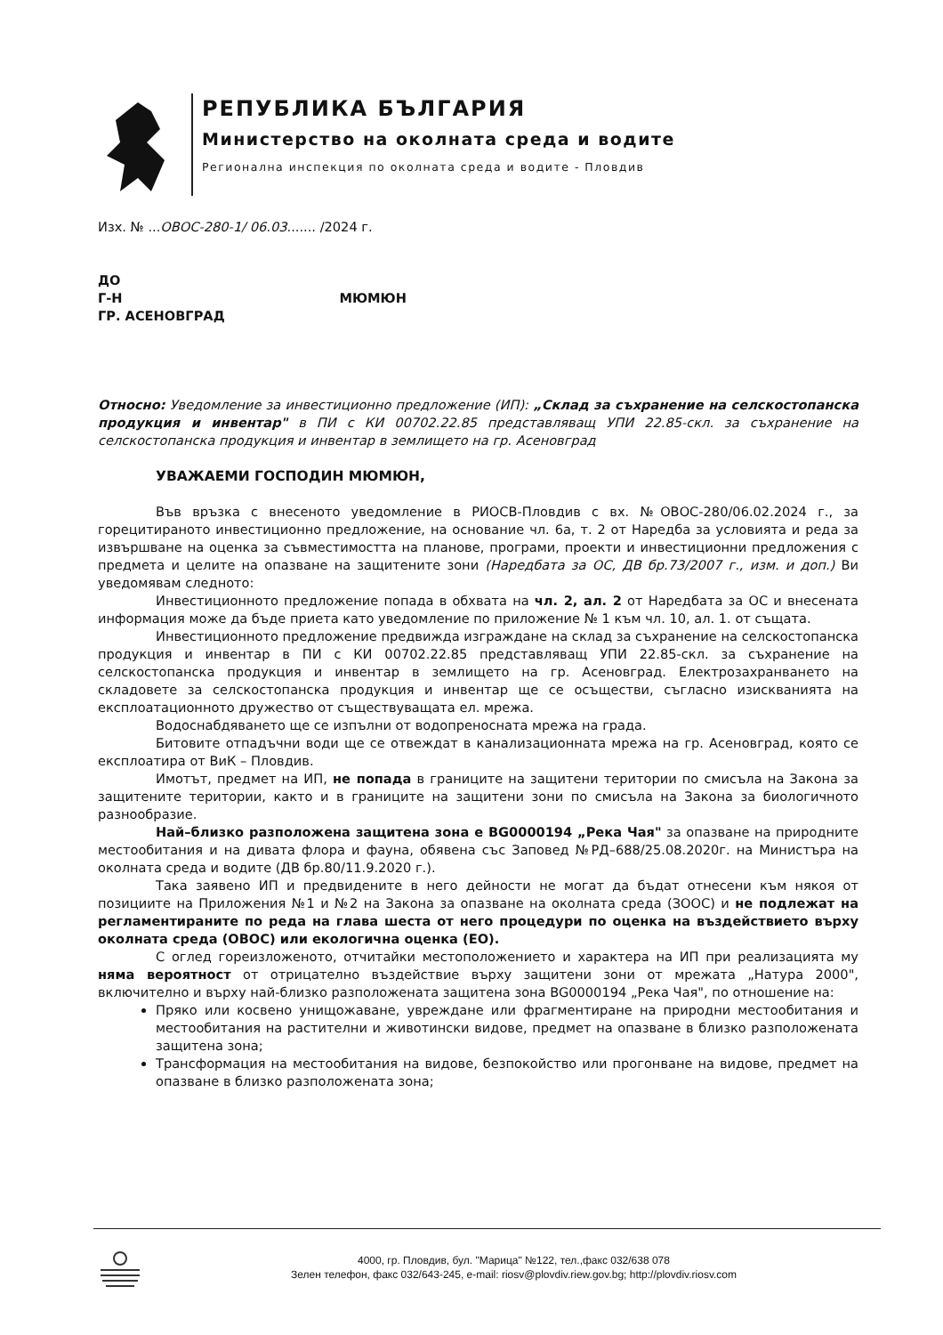РЕПУБЛИКА БЪЛГАРИЯ
Министерство на околната среда и водите
Регионална инспекция по околната среда и водите - Пловдив
Изх. № ...ОВОС-280-1/ 06.03....... /2024 г.
ДО
Г-Н МЮМЮН
ГР. АСЕНОВГРАД
Относно: Уведомление за инвестиционно предложение (ИП): „Склад за съхранение на селскостопанска продукция и инвентар" в ПИ с КИ 00702.22.85 представляващ УПИ 22.85-скл. за съхранение на селскостопанска продукция и инвентар в землището на гр. Асеновград
УВАЖАЕМИ ГОСПОДИН МЮМЮН,
Във връзка с внесеното уведомление в РИОСВ-Пловдив с вх. №ОВОС-280/06.02.2024 г., за горецитираното инвестиционно предложение, на основание чл. 6а, т. 2 от Наредба за условията и реда за извършване на оценка за съвместимостта на планове, програми, проекти и инвестиционни предложения с предмета и целите на опазване на защитените зони (Наредбата за ОС, ДВ бр.73/2007 г., изм. и доп.) Ви уведомявам следното:
Инвестиционното предложение попада в обхвата на чл. 2, ал. 2 от Наредбата за ОС и внесената информация може да бъде приета като уведомление по приложение № 1 към чл. 10, ал. 1. от същата.
Инвестиционното предложение предвижда изграждане на склад за съхранение на селскостопанска продукция и инвентар в ПИ с КИ 00702.22.85 представляващ УПИ 22.85-скл. за съхранение на селскостопанска продукция и инвентар в землището на гр. Асеновград. Електрозахранването на складовете за селскостопанска продукция и инвентар ще се осъществи, съгласно изискванията на експлоатационното дружество от съществуващата ел. мрежа.
Водоснабдяването ще се изпълни от водопреносната мрежа на града.
Битовите отпадъчни води ще се отвеждат в канализационната мрежа на гр. Асеновград, която се експлоатира от ВиК – Пловдив.
Имотът, предмет на ИП, не попада в границите на защитени територии по смисъла на Закона за защитените територии, както и в границите на защитени зони по смисъла на Закона за биологичното разнообразие.
Най–близко разположена защитена зона е BG0000194 „Река Чая" за опазване на природните местообитания и на дивата флора и фауна, обявена със Заповед №РД–688/25.08.2020г. на Министъра на околната среда и водите (ДВ бр.80/11.9.2020 г.).
Така заявено ИП и предвидените в него дейности не могат да бъдат отнесени към някоя от позициите на Приложения №1 и №2 на Закона за опазване на околната среда (ЗООС) и не подлежат на регламентираните по реда на глава шеста от него процедури по оценка на въздействието върху околната среда (ОВОС) или екологична оценка (ЕО).
С оглед гореизложеното, отчитайки местоположението и характера на ИП при реализацията му няма вероятност от отрицателно въздействие върху защитени зони от мрежата „Натура 2000", включително и върху най-близко разположената защитена зона BG0000194 „Река Чая", по отношение на:
Пряко или косвено унищожаване, увреждане или фрагментиране на природни местообитания и местообитания на растителни и животински видове, предмет на опазване в близко разположената защитена зона;
Трансформация на местообитания на видове, безпокойство или прогонване на видове, предмет на опазване в близко разположената зона;
4000, гр. Пловдив, бул. "Марица" №122, тел.,факс 032/638 078
Зелен телефон, факс 032/643-245, e-mail: riosv@plovdiv.riew.gov.bg; http://plovdiv.riosv.com